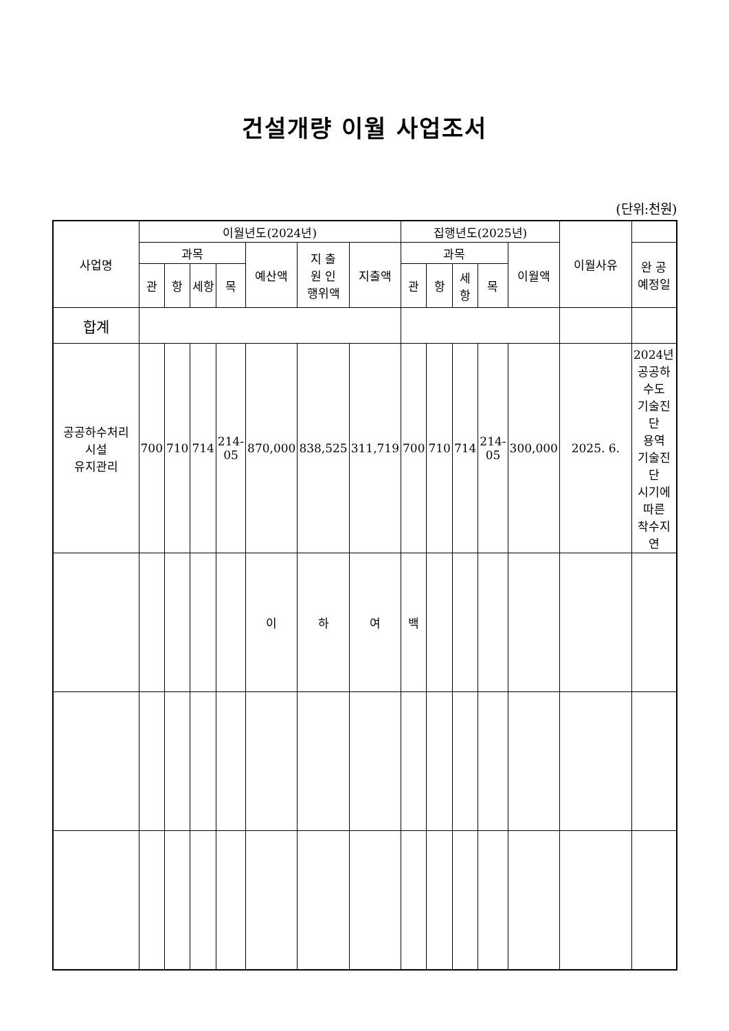건설개량 이월 사업조서
(단위:천원)
| 사업명 | 이월년도(2024년) | | | | | | | 집행년도(2025년) | | | | | 이월사유 | |
| --- | --- | --- | --- | --- | --- | --- | --- | --- | --- | --- | --- | --- | --- | --- |
| | 과목 | | | | 예산액 | 지 출 원 인 행위액 | 지출액 | 과목 | | | | 이월액 | | 완 공 예정일 |
| | 관 | 항 | 세항 | 목 | | | | 관 | 항 | 세 항 | 목 | | | |
| 합계 | | | | | | | | | | | | | | |
| 공공하수처리 시설 유지관리 | 700 | 710 | 714 | 214- 05 | 870,000 | 838,525 | 311,719 | 700 | 710 | 714 | 214- 05 | 300,000 | 2025. 6. | 2024년 공공하수도 기술진단 용역 기술진단 시기에 따른 착수지연 |
| | | | | | 이 | 하 | 여 | 백 | | | | | | |